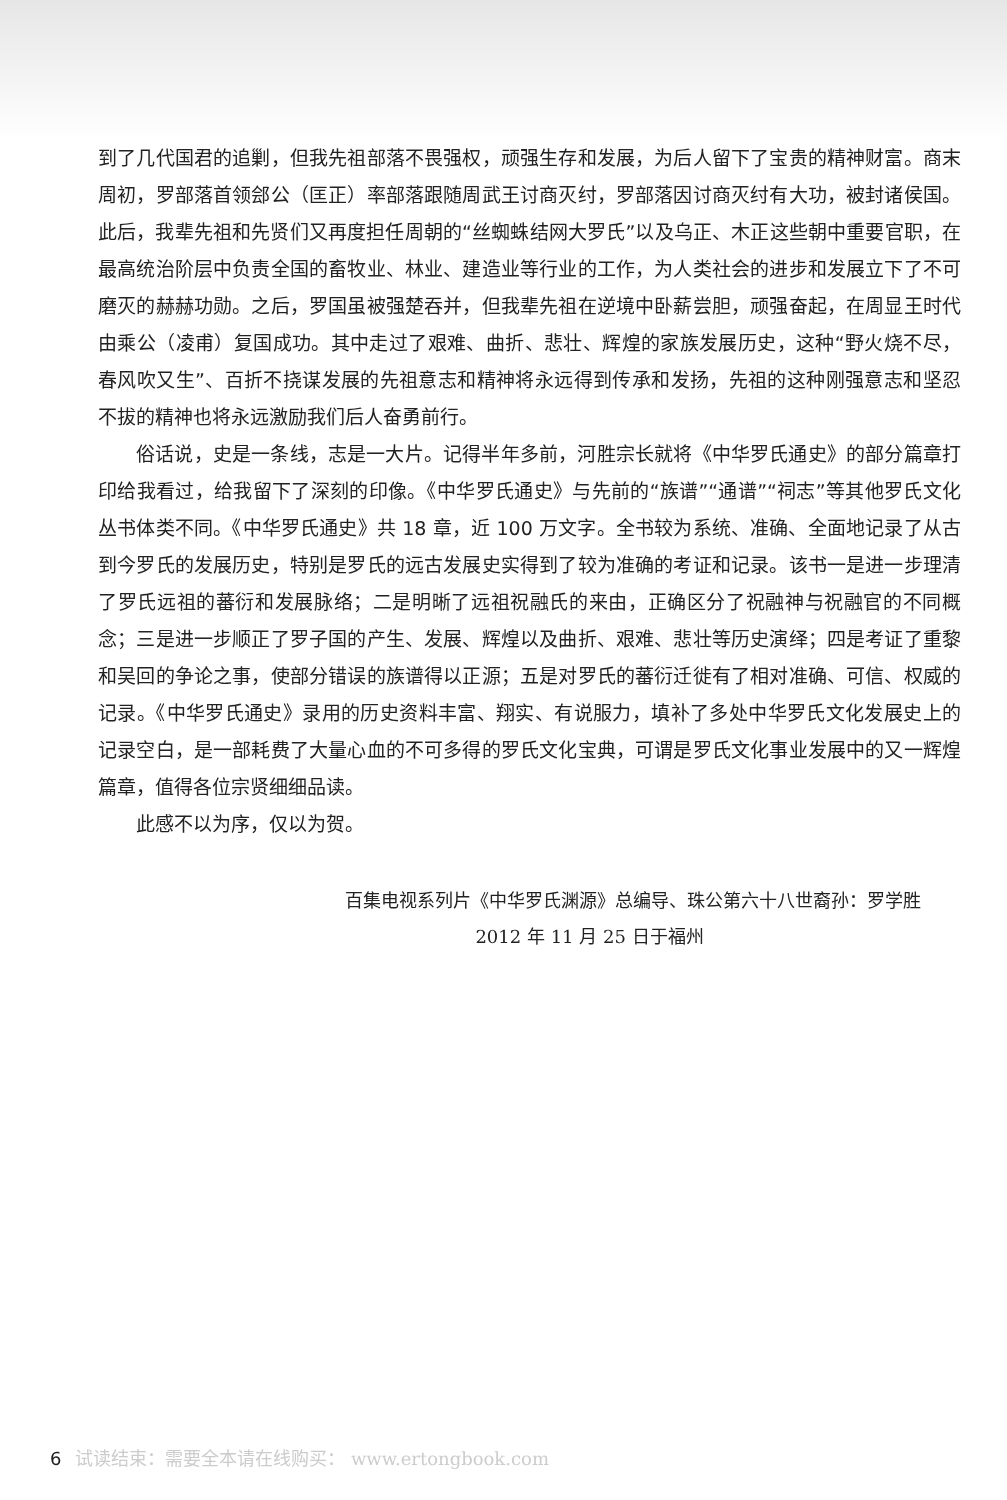到了几代国君的追剿，但我先祖部落不畏强权，顽强生存和发展，为后人留下了宝贵的精神财富。商末周初，罗部落首领郐公（匡正）率部落跟随周武王讨商灭纣，罗部落因讨商灭纣有大功，被封诸侯国。此后，我辈先祖和先贤们又再度担任周朝的“丝蜘蛛结网大罗氏”以及乌正、木正这些朝中重要官职，在最高统治阶层中负责全国的畜牧业、林业、建造业等行业的工作，为人类社会的进步和发展立下了不可磨灭的赫赫功勋。之后，罗国虽被强楚吞并，但我辈先祖在逆境中卧薪尝胆，顽强奋起，在周显王时代由乘公（凌甫）复国成功。其中走过了艰难、曲折、悲壮、辉煌的家族发展历史，这种“野火烧不尽，春风吹又生”、百折不挠谋发展的先祖意志和精神将永远得到传承和发扬，先祖的这种刚强意志和坚忍不拔的精神也将永远激励我们后人奋勇前行。
俗话说，史是一条线，志是一大片。记得半年多前，河胜宗长就将《中华罗氏通史》的部分篇章打印给我看过，给我留下了深刻的印像。《中华罗氏通史》与先前的“族谱”“通谱”“祠志”等其他罗氏文化丛书体类不同。《中华罗氏通史》共 18 章，近 100 万文字。全书较为系统、准确、全面地记录了从古到今罗氏的发展历史，特别是罗氏的远古发展史实得到了较为准确的考证和记录。该书一是进一步理清了罗氏远祖的蕃衍和发展脉络；二是明晰了远祖祝融氏的来由，正确区分了祝融神与祝融官的不同概念；三是进一步顺正了罗子国的产生、发展、辉煌以及曲折、艰难、悲壮等历史演绎；四是考证了重黎和吴回的争论之事，使部分错误的族谱得以正源；五是对罗氏的蕃衍迁徙有了相对准确、可信、权威的记录。《中华罗氏通史》录用的历史资料丰富、翔实、有说服力，填补了多处中华罗氏文化发展史上的记录空白，是一部耗费了大量心血的不可多得的罗氏文化宝典，可谓是罗氏文化事业发展中的又一辉煌篇章，值得各位宗贤细细品读。
此感不以为序，仅以为贺。
百集电视系列片《中华罗氏渊源》总编导、珠公第六十八世裔孙：罗学胜
2012 年 11 月 25 日于福州
6 试读结束：需要全本请在线购买： www.ertongbook.com